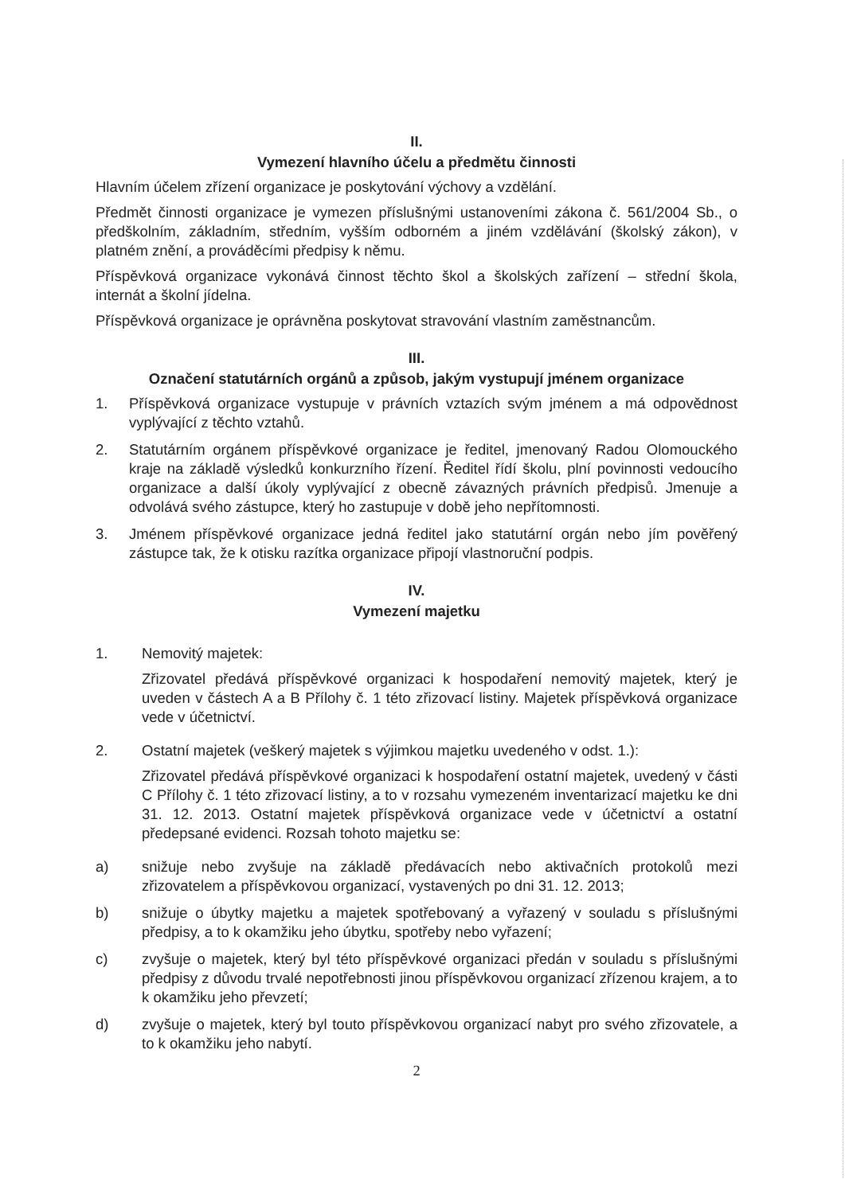II.
Vymezení hlavního účelu a předmětu činnosti
Hlavním účelem zřízení organizace je poskytování výchovy a vzdělání.
Předmět činnosti organizace je vymezen příslušnými ustanoveními zákona č. 561/2004 Sb., o předškolním, základním, středním, vyšším odborném a jiném vzdělávání (školský zákon), v platném znění, a prováděcími předpisy k němu.
Příspěvková organizace vykonává činnost těchto škol a školských zařízení – střední škola, internát a školní jídelna.
Příspěvková organizace je oprávněna poskytovat stravování vlastním zaměstnancům.
III.
Označení statutárních orgánů a způsob, jakým vystupují jménem organizace
1. Příspěvková organizace vystupuje v právních vztazích svým jménem a má odpovědnost vyplývající z těchto vztahů.
2. Statutárním orgánem příspěvkové organizace je ředitel, jmenovaný Radou Olomouckého kraje na základě výsledků konkurzního řízení. Ředitel řídí školu, plní povinnosti vedoucího organizace a další úkoly vyplývající z obecně závazných právních předpisů. Jmenuje a odvolává svého zástupce, který ho zastupuje v době jeho nepřítomnosti.
3. Jménem příspěvkové organizace jedná ředitel jako statutární orgán nebo jím pověřený zástupce tak, že k otisku razítka organizace připojí vlastnoruční podpis.
IV.
Vymezení majetku
1. Nemovitý majetek:
Zřizovatel předává příspěvkové organizaci k hospodaření nemovitý majetek, který je uveden v částech A a B Přílohy č. 1 této zřizovací listiny. Majetek příspěvková organizace vede v účetnictví.
2. Ostatní majetek (veškerý majetek s výjimkou majetku uvedeného v odst. 1.):
Zřizovatel předává příspěvkové organizaci k hospodaření ostatní majetek, uvedený v části C Přílohy č. 1 této zřizovací listiny, a to v rozsahu vymezeném inventarizací majetku ke dni 31. 12. 2013. Ostatní majetek příspěvková organizace vede v účetnictví a ostatní předepsané evidenci. Rozsah tohoto majetku se:
a) snižuje nebo zvyšuje na základě předávacích nebo aktivačních protokolů mezi zřizovatelem a příspěvkovou organizací, vystavených po dni 31. 12. 2013;
b) snižuje o úbytky majetku a majetek spotřebovaný a vyřazený v souladu s příslušnými předpisy, a to k okamžiku jeho úbytku, spotřeby nebo vyřazení;
c) zvyšuje o majetek, který byl této příspěvkové organizaci předán v souladu s příslušnými předpisy z důvodu trvalé nepotřebnosti jinou příspěvkovou organizací zřízenou krajem, a to k okamžiku jeho převzetí;
d) zvyšuje o majetek, který byl touto příspěvkovou organizací nabyt pro svého zřizovatele, a to k okamžiku jeho nabytí.
2